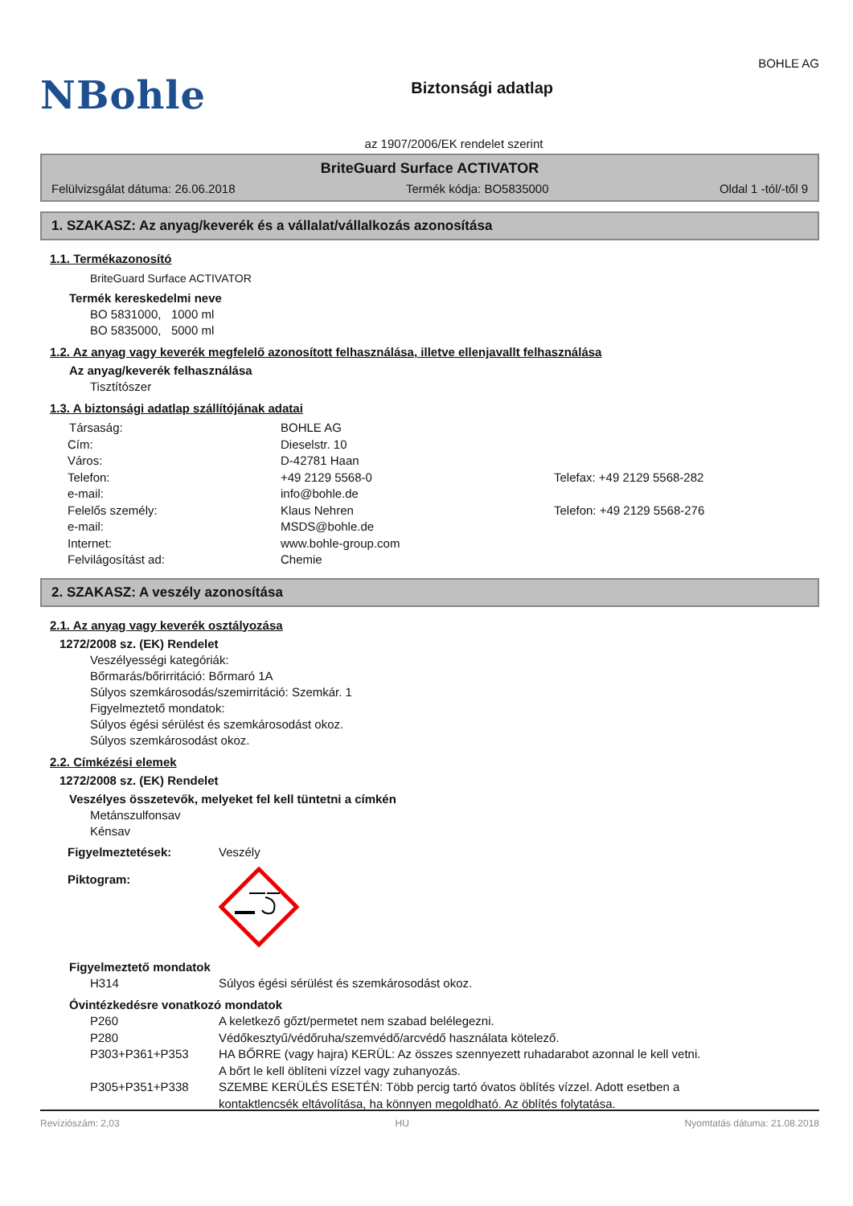NBohle
Biztonsági adatlap
BOHLE AG
az 1907/2006/EK rendelet szerint
BriteGuard Surface ACTIVATOR
Felülvizsgálat dátuma: 26.06.2018 Termék kódja: BO5835000 Oldal 1 -tól/-től 9
1. SZAKASZ: Az anyag/keverék és a vállalat/vállalkozás azonosítása
1.1. Termékazonosító
BriteGuard Surface ACTIVATOR
Termék kereskedelmi neve
BO 5831000, 1000 ml
BO 5835000, 5000 ml
1.2. Az anyag vagy keverék megfelelő azonosított felhasználása, illetve ellenjavallt felhasználása
Az anyag/keverék felhasználása
Tisztítószer
1.3. A biztonsági adatlap szállítójának adatai
| Társaság: | BOHLE AG | |
| Cím: | Dieselstr. 10 | |
| Város: | D-42781 Haan | |
| Telefon: | +49 2129 5568-0 | Telefax: +49 2129 5568-282 |
| e-mail: | info@bohle.de | |
| Felelős személy: | Klaus Nehren | Telefon: +49 2129 5568-276 |
| e-mail: | MSDS@bohle.de | |
| Internet: | www.bohle-group.com | |
| Felvilágosítást ad: | Chemie | |
2. SZAKASZ: A veszély azonosítása
2.1. Az anyag vagy keverék osztályozása
1272/2008 sz. (EK) Rendelet
Veszélyességi kategóriák:
Bőrmarás/bőrirritáció: Bőrmaró 1A
Súlyos szemkárosodás/szemirritáció: Szemkár. 1
Figyelmeztető mondatok:
Súlyos égési sérülést és szemkárosodást okoz.
Súlyos szemkárosodást okoz.
2.2. Címkézési elemek
1272/2008 sz. (EK) Rendelet
Veszélyes összetevők, melyeket fel kell tüntetni a címkén
Metánszulfonsav
Kénsav
| Figyelmeztetések: | Veszély |
| Piktogram: | |
Figyelmeztető mondatok
| H314 | Súlyos égési sérülést és szemkárosodást okoz. |
Óvintézkedésre vonatkozó mondatok
| P260 | A keletkező gőzt/permetet nem szabad belélegezni. |
| P280 | Védőkesztyű/védőruha/szemvédő/arcvédő használata kötelező. |
| P303+P361+P353 | HA BŐRRE (vagy hajra) KERÜL: Az összes szennyezett ruhadarabot azonnal le kell vetni. A bőrt le kell öblíteni vízzel vagy zuhanyozás. |
| P305+P351+P338 | SZEMBE KERÜLÉS ESETÉN: Több percig tartó óvatos öblítés vízzel. Adott esetben a kontaktlencsék eltávolítása, ha könnyen megoldható. Az öblítés folytatása. |
Revíziószám: 2,03 HU Nyomtatás dátuma: 21.08.2018